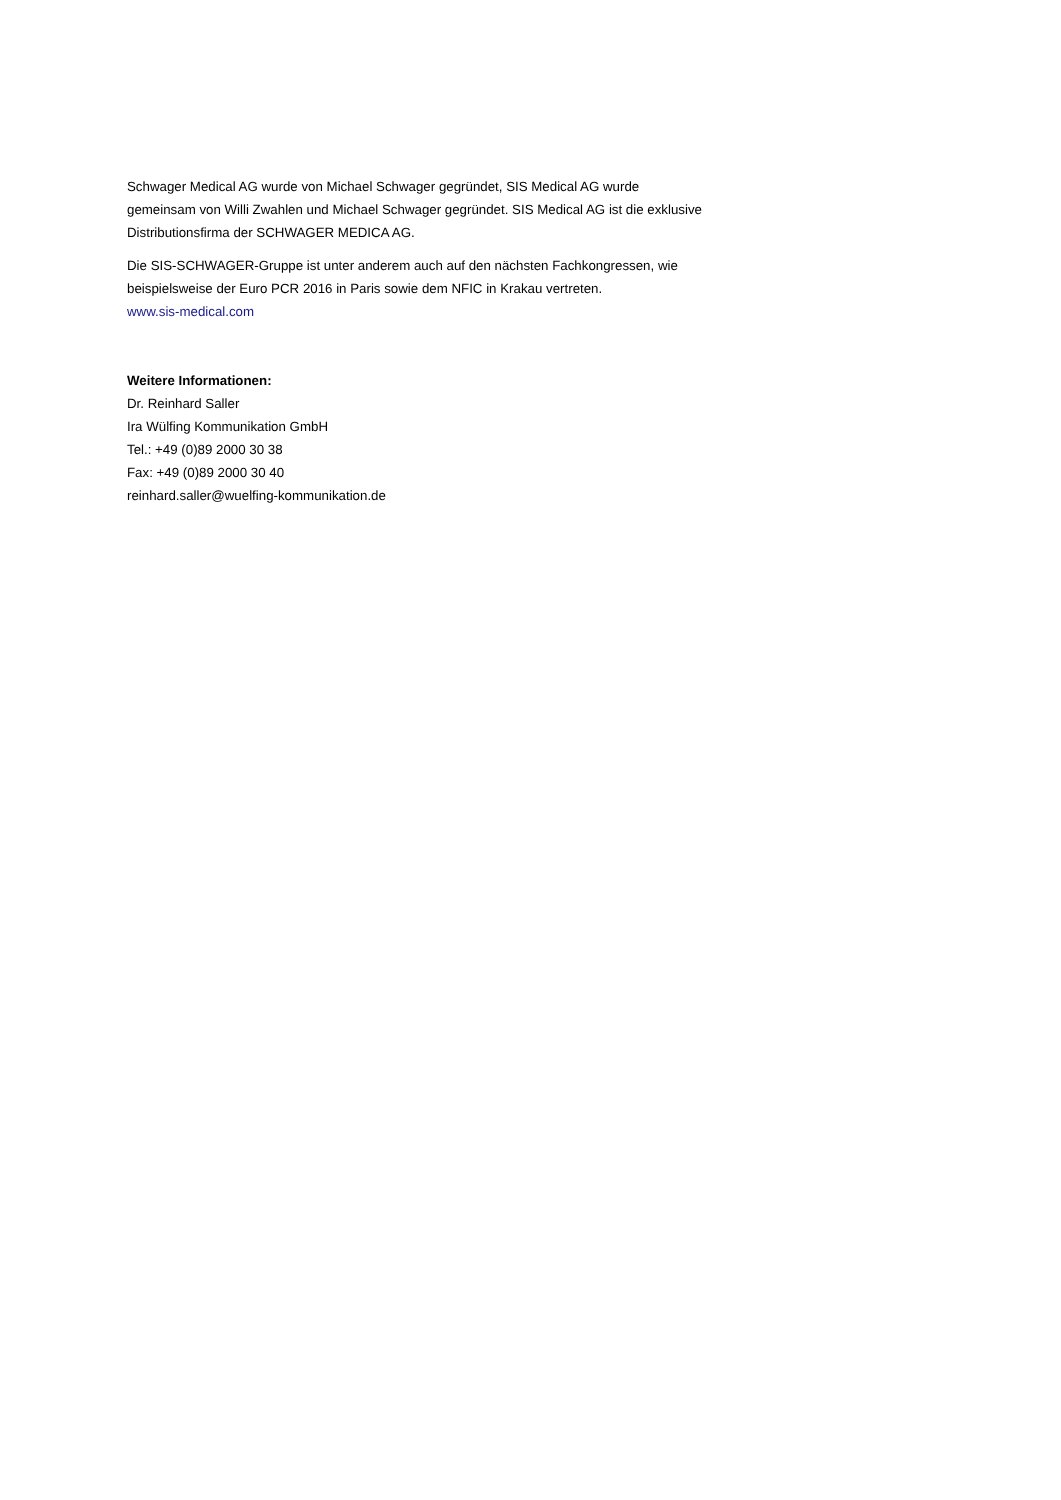Schwager Medical AG wurde von Michael Schwager gegründet, SIS Medical AG wurde gemeinsam von Willi Zwahlen und Michael Schwager gegründet. SIS Medical AG ist die exklusive Distributionsfirma der SCHWAGER MEDICA AG.
Die SIS-SCHWAGER-Gruppe ist unter anderem auch auf den nächsten Fachkongressen, wie beispielsweise der Euro PCR 2016 in Paris sowie dem NFIC in Krakau vertreten.
www.sis-medical.com
Weitere Informationen:
Dr. Reinhard Saller
Ira Wülfing Kommunikation GmbH
Tel.: +49 (0)89 2000 30 38
Fax: +49 (0)89 2000 30 40
reinhard.saller@wuelfing-kommunikation.de